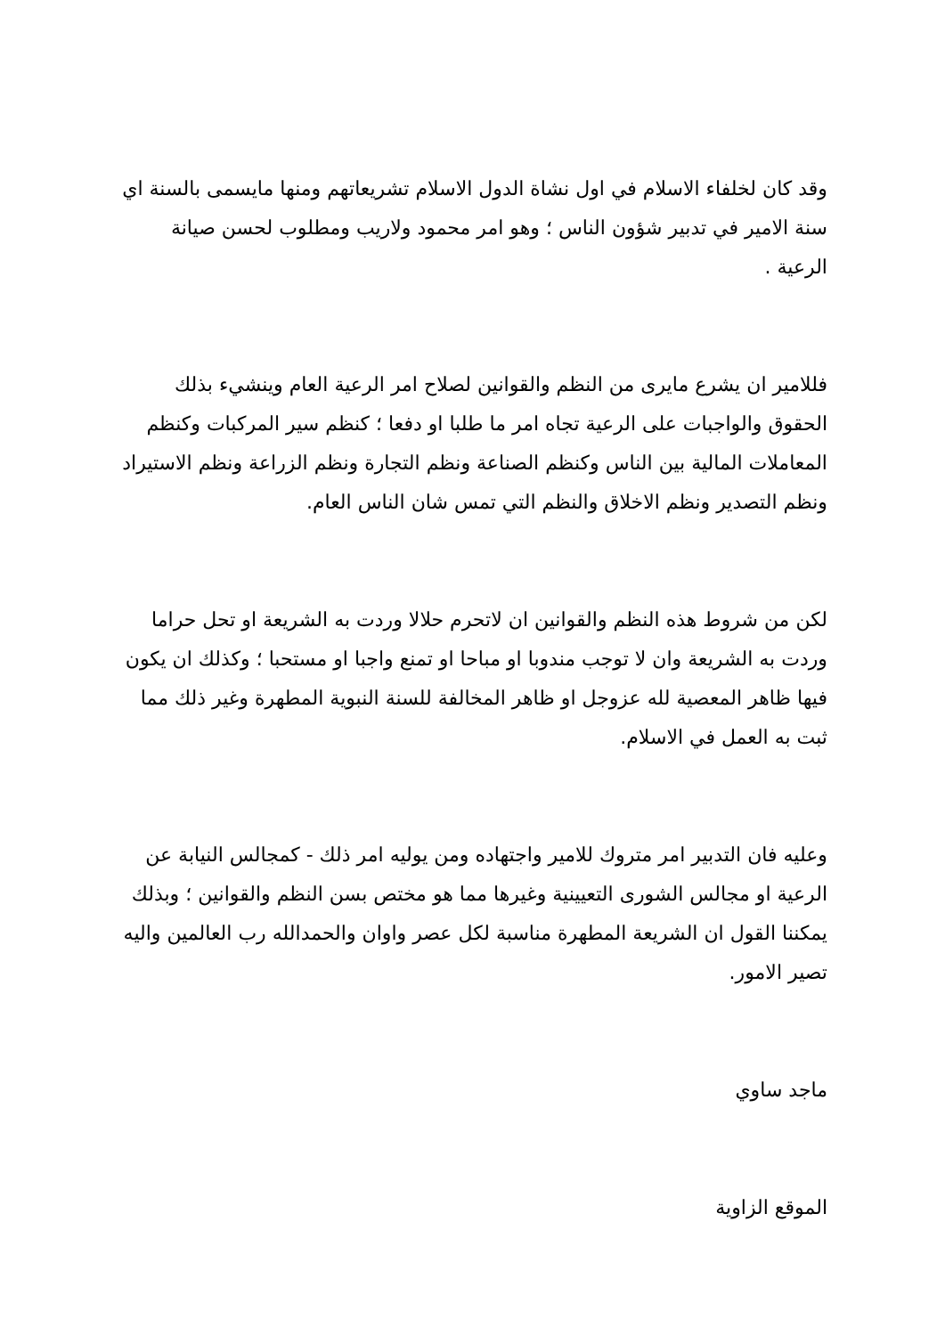وقد كان لخلفاء الاسلام في اول نشاة الدول الاسلام تشريعاتهم ومنها مايسمى بالسنة اي سنة الامير في تدبير شؤون الناس ؛ وهو امر محمود ولاريب ومطلوب لحسن صيانة الرعية .
فللامير ان يشرع مايرى من النظم والقوانين لصلاح امر الرعية العام وينشيء بذلك الحقوق والواجبات على الرعية تجاه امر ما طلبا او دفعا ؛ كنظم سير المركبات وكنظم المعاملات المالية بين الناس وكنظم الصناعة ونظم التجارة ونظم الزراعة ونظم الاستيراد ونظم التصدير ونظم الاخلاق والنظم التي تمس شان الناس العام.
لكن من شروط هذه النظم والقوانين ان لاتحرم حلالا وردت به الشريعة او تحل حراما وردت به الشريعة وان لا توجب مندوبا او مباحا او تمنع واجبا او مستحبا ؛ وكذلك ان يكون فيها ظاهر المعصية لله عزوجل او ظاهر المخالفة للسنة النبوية المطهرة وغير ذلك مما ثبت به العمل في الاسلام.
وعليه فان التدبير امر متروك للامير واجتهاده ومن يوليه امر ذلك - كمجالس النيابة عن الرعية او مجالس الشورى التعيينية وغيرها مما هو مختص بسن النظم والقوانين ؛ وبذلك يمكننا القول ان الشريعة المطهرة مناسبة لكل عصر واوان والحمدالله رب العالمين واليه تصير الامور.
ماجد ساوي
الموقع الزاوية